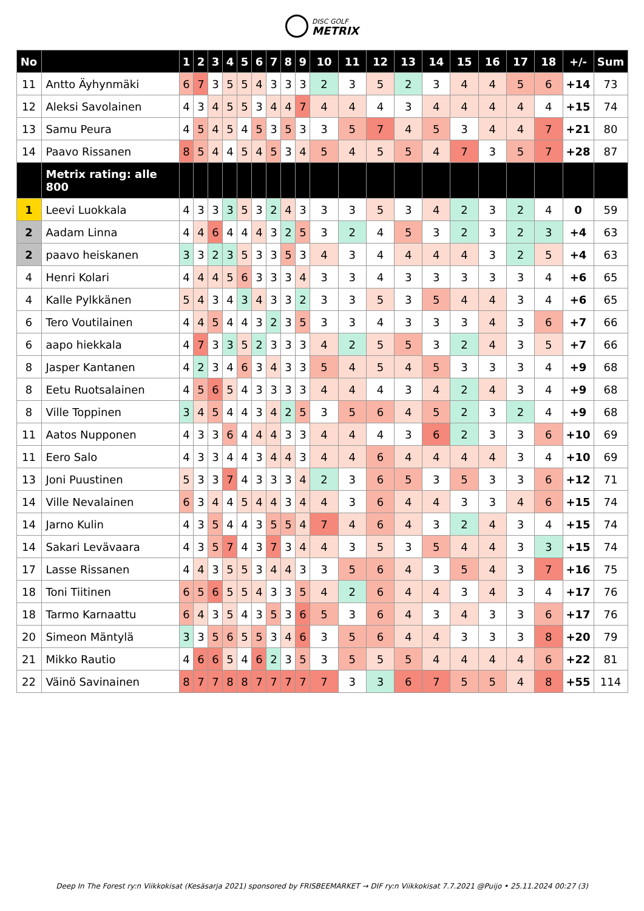DISC GOLF METRIX
| No | | 1 | 2 | 3 | 4 | 5 | 6 | 7 | 8 | 9 | 10 | 11 | 12 | 13 | 14 | 15 | 16 | 17 | 18 | +/- | Sum |
| --- | --- | --- | --- | --- | --- | --- | --- | --- | --- | --- | --- | --- | --- | --- | --- | --- | --- | --- | --- | --- | --- |
| 11 | Antto Äyhynmäki | 6 | 7 | 3 | 5 | 5 | 4 | 3 | 3 | 3 | 2 | 3 | 5 | 2 | 3 | 4 | 4 | 5 | 6 | +14 | 73 |
| 12 | Aleksi Savolainen | 4 | 3 | 4 | 5 | 5 | 3 | 4 | 4 | 7 | 4 | 4 | 4 | 3 | 4 | 4 | 4 | 4 | 4 | +15 | 74 |
| 13 | Samu Peura | 4 | 5 | 4 | 5 | 4 | 5 | 3 | 5 | 3 | 3 | 5 | 7 | 4 | 5 | 3 | 4 | 4 | 7 | +21 | 80 |
| 14 | Paavo Rissanen | 8 | 5 | 4 | 4 | 5 | 4 | 5 | 3 | 4 | 5 | 4 | 5 | 5 | 4 | 7 | 3 | 5 | 7 | +28 | 87 |
| | Metrix rating: alle 800 | | | | | | | | | | | | | | | | | | | | |
| 1 | Leevi Luokkala | 4 | 3 | 3 | 3 | 5 | 3 | 2 | 4 | 3 | 3 | 3 | 5 | 3 | 4 | 2 | 3 | 2 | 4 | 0 | 59 |
| 2 | Aadam Linna | 4 | 4 | 6 | 4 | 4 | 4 | 3 | 2 | 5 | 3 | 2 | 4 | 5 | 3 | 2 | 3 | 2 | 3 | +4 | 63 |
| 2 | paavo heiskanen | 3 | 3 | 2 | 3 | 5 | 3 | 3 | 5 | 3 | 4 | 3 | 4 | 4 | 4 | 4 | 3 | 2 | 5 | +4 | 63 |
| 4 | Henri Kolari | 4 | 4 | 4 | 5 | 6 | 3 | 3 | 3 | 4 | 3 | 3 | 4 | 3 | 3 | 3 | 3 | 3 | 4 | +6 | 65 |
| 4 | Kalle Pylkkänen | 5 | 4 | 3 | 4 | 3 | 4 | 3 | 3 | 2 | 3 | 3 | 5 | 3 | 5 | 4 | 4 | 3 | 4 | +6 | 65 |
| 6 | Tero Voutilainen | 4 | 4 | 5 | 4 | 4 | 3 | 2 | 3 | 5 | 3 | 3 | 4 | 3 | 3 | 3 | 4 | 3 | 6 | +7 | 66 |
| 6 | aapo hiekkala | 4 | 7 | 3 | 3 | 5 | 2 | 3 | 3 | 3 | 4 | 2 | 5 | 5 | 3 | 2 | 4 | 3 | 5 | +7 | 66 |
| 8 | Jasper Kantanen | 4 | 2 | 3 | 4 | 6 | 3 | 4 | 3 | 3 | 5 | 4 | 5 | 4 | 5 | 3 | 3 | 3 | 4 | +9 | 68 |
| 8 | Eetu Ruotsalainen | 4 | 5 | 6 | 5 | 4 | 3 | 3 | 3 | 3 | 4 | 4 | 4 | 3 | 4 | 2 | 4 | 3 | 4 | +9 | 68 |
| 8 | Ville Toppinen | 3 | 4 | 5 | 4 | 4 | 3 | 4 | 2 | 5 | 3 | 5 | 6 | 4 | 5 | 2 | 3 | 2 | 4 | +9 | 68 |
| 11 | Aatos Nupponen | 4 | 3 | 3 | 6 | 4 | 4 | 4 | 3 | 3 | 4 | 4 | 4 | 3 | 6 | 2 | 3 | 3 | 6 | +10 | 69 |
| 11 | Eero Salo | 4 | 3 | 3 | 4 | 4 | 3 | 4 | 4 | 3 | 4 | 4 | 6 | 4 | 4 | 4 | 4 | 3 | 4 | +10 | 69 |
| 13 | Joni Puustinen | 5 | 3 | 3 | 7 | 4 | 3 | 3 | 3 | 4 | 2 | 3 | 6 | 5 | 3 | 5 | 3 | 3 | 6 | +12 | 71 |
| 14 | Ville Nevalainen | 6 | 3 | 4 | 4 | 5 | 4 | 4 | 3 | 4 | 4 | 3 | 6 | 4 | 4 | 3 | 3 | 4 | 6 | +15 | 74 |
| 14 | Jarno Kulin | 4 | 3 | 5 | 4 | 4 | 3 | 5 | 5 | 4 | 7 | 4 | 6 | 4 | 3 | 2 | 4 | 3 | 4 | +15 | 74 |
| 14 | Sakari Levävaara | 4 | 3 | 5 | 7 | 4 | 3 | 7 | 3 | 4 | 4 | 3 | 5 | 3 | 5 | 4 | 4 | 3 | 3 | +15 | 74 |
| 17 | Lasse Rissanen | 4 | 4 | 3 | 5 | 5 | 3 | 4 | 4 | 3 | 3 | 5 | 6 | 4 | 3 | 5 | 4 | 3 | 7 | +16 | 75 |
| 18 | Toni Tiitinen | 6 | 5 | 6 | 5 | 5 | 4 | 3 | 3 | 5 | 4 | 2 | 6 | 4 | 4 | 3 | 4 | 3 | 4 | +17 | 76 |
| 18 | Tarmo Karnaattu | 6 | 4 | 3 | 5 | 4 | 3 | 5 | 3 | 6 | 5 | 3 | 6 | 4 | 3 | 4 | 3 | 3 | 6 | +17 | 76 |
| 20 | Simeon Mäntylä | 3 | 3 | 5 | 6 | 5 | 5 | 3 | 4 | 6 | 3 | 5 | 6 | 4 | 4 | 3 | 3 | 3 | 8 | +20 | 79 |
| 21 | Mikko Rautio | 4 | 6 | 6 | 5 | 4 | 6 | 2 | 3 | 5 | 3 | 5 | 5 | 5 | 4 | 4 | 4 | 4 | 6 | +22 | 81 |
| 22 | Väinö Savinainen | 8 | 7 | 7 | 8 | 8 | 7 | 7 | 7 | 7 | 7 | 3 | 3 | 6 | 7 | 5 | 5 | 4 | 8 | +55 | 114 |
Deep In The Forest ry:n Viikkokisat (Kesäsarja 2021) sponsored by FRISBEEMARKET → DIF ry:n Viikkokisat 7.7.2021 @Puijo • 25.11.2024 00:27 (3)